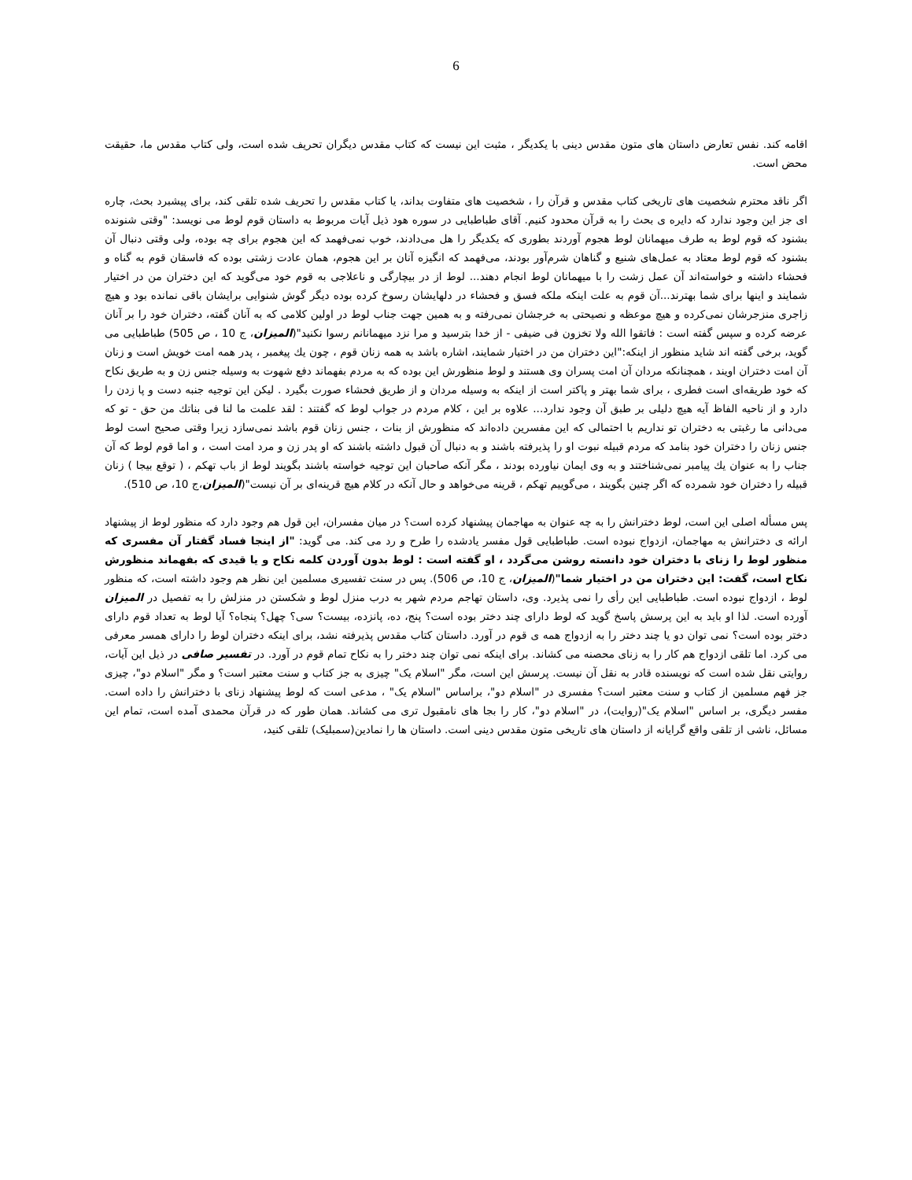6
اقامه کند. نفس تعارض داستان های متون مقدس دینی با یکدیگر ، مثبت این نیست که کتاب مقدس دیگران تحریف شده است، ولی کتاب مقدس ما، حقیقت محض است.
اگر ناقد محترم شخصیت های تاریخی کتاب مقدس و قرآن را ، شخصیت های متفاوت بداند، یا کتاب مقدس را تحریف شده تلقی کند، برای پیشبرد بحث، چاره ای جز این وجود ندارد که دایره ی بحث را به قرآن محدود کنیم. آقای طباطبایی در سوره هود ذیل آیات مربوط به داستان قوم لوط می نویسد: "وقتی شنونده بشنود که قوم لوط به طرف میهمانان لوط هجوم آوردند بطوری که یکدیگر را هل می‌دادند، خوب نمی‌فهمد که این هجوم برای چه بوده، ولی وقتی دنبال آن بشنود که قوم لوط معتاد به عمل‌های شنیع و گناهان شرم‌آور بودند، می‌فهمد که انگیزه آنان بر این هجوم، همان عادت زشتی بوده که فاسقان قوم به گناه و فحشاء داشته و خواسته‌اند آن عمل زشت را با میهمانان لوط انجام دهند... لوط از در بیچارگی و ناعلاجی به قوم خود می‌گوید که این دختران من در اختیار شمایند و اینها برای شما بهترند...آن قوم به علت اینکه ملکه فسق و فحشاء در دلهایشان رسوخ کرده بوده دیگر گوش شنوایی برایشان باقی نمانده بود و هیچ زاجری منزجرشان نمی‌کرده و هیچ موعظه و نصیحتی به خرجشان نمی‌رفته و به همین جهت جناب لوط در اولین کلامی که به آنان گفته، دختران خود را بر آنان عرضه کرده و سپس گفته است : فاتقوا الله ولا تخزون فی ضیفی - از خدا بترسید و مرا نزد میهمانانم رسوا نکنید"(المیزان، ج 10 ، ص 505) طباطبایی می گوید، برخی گفته اند شاید منظور از اینکه:"این دختران من در اختیار شمایند، اشاره باشد به همه زنان قوم ، چون يك پیغمبر ، پدر همه امت خویش است و زنان آن امت دختران اویند ، همچنانكه مردان آن امت پسران وی هستند و لوط منظورش این بوده که به مردم بفهماند دفع شهوت به وسیله جنس زن و به طریق نكاح که خود طریقه‌ای است فطری ، برای شما بهتر و پاکتر است از اینکه به وسیله مردان و از طریق فحشاء صورت بگیرد . لیکن این توجیه جنبه دست و پا زدن را دارد و از ناحیه الفاظ آیه هیچ دلیلی بر طبق آن وجود ندارد... علاوه بر این ، کلام مردم در جواب لوط که گفتند : لقد علمت ما لنا فی بناتك من حق - تو که می‌دانی ما رغبتی به دختران تو نداریم با احتمالی که این مفسرین داده‌اند که منظورش از بنات ، جنس زنان قوم باشد نمی‌سازد زیرا وقتی صحیح است لوط جنس زنان را دختران خود بنامد که مردم قبیله نبوت او را پذیرفته باشند و به دنبال آن قبول داشته باشند که او پدر زن و مرد امت است ، و اما قوم لوط که آن جناب را به عنوان يك پیامبر نمی‌شناختند و به وی ایمان نیاورده بودند ، مگر آنكه صاحبان این توجیه خواسته باشند بگویند لوط از باب تهکم ، ( توقع بیجا ) زنان قبیله را دختران خود شمرده که اگر چنین بگویند ، می‌گوییم تهکم ، قرینه می‌خواهد و حال آنكه در کلام هیچ قرینه‌ای بر آن نیست"(المیزان،ج 10، ص 510).
پس مسأله اصلی این است، لوط دخترانش را به چه عنوان به مهاجمان پیشنهاد کرده است؟ در میان مفسران، این قول هم وجود دارد که منظور لوط از پیشنهاد ارائه ی دخترانش به مهاجمان، ازدواج نبوده است. طباطبایی قول مفسر یادشده را طرح و رد می کند. می گوید: "از اینجا فساد گفتار آن مفسری که منظور لوط را زنای با دختران خود دانسته روشن می‌گردد ، او گفته است : لوط بدون آوردن کلمه نکاح و یا قیدی که بفهماند منظورش نکاح است، گفت: این دختران من در اختیار شما"(المیزان، ج 10، ص 506). پس در سنت تفسیری مسلمین این نظر هم وجود داشته است، که منظور لوط ، ازدواج نبوده است. طباطبایی این رأی را نمی پذیرد. وی، داستان تهاجم مردم شهر به درب منزل لوط و شکستن در منزلش را به تفصیل در المیزان آورده است. لذا او باید به این پرسش پاسخ گوید که لوط دارای چند دختر بوده است؟ پنج، ده، پانزده، بیست؟ سی؟ چهل؟ پنجاه؟ آیا لوط به تعداد قوم دارای دختر بوده است؟ نمی توان دو یا چند دختر را به ازدواج همه ی قوم در آورد. داستان کتاب مقدس پذیرفته نشد، برای اینکه دختران لوط را دارای همسر معرفی می کرد. اما تلقی ازدواج هم کار را به زنای محصنه می کشاند. برای اینکه نمی توان چند دختر را به نکاح تمام قوم در آورد. در تفسیر صافی در ذیل این آیات، روایتی نقل شده است که نویسنده قادر به نقل آن نیست. پرسش این است، مگر "اسلام یک" چیزی به جز کتاب و سنت معتبر است؟ و مگر "اسلام دو"، چیزی جز فهم مسلمین از کتاب و سنت معتبر است؟ مفسری در "اسلام دو"، براساس "اسلام یک" ، مدعی است که لوط پیشنهاد زنای با دخترانش را داده است. مفسر دیگری، بر اساس "اسلام یک"(روایت)، در "اسلام دو"، کار را بجا های نامقبول تری می کشاند. همان طور که در قرآن محمدی آمده است، تمام این مسائل، ناشی از تلقی واقع گرایانه از داستان های تاریخی متون مقدس دینی است. داستان ها را نمادین(سمبلیک) تلقی کنید،